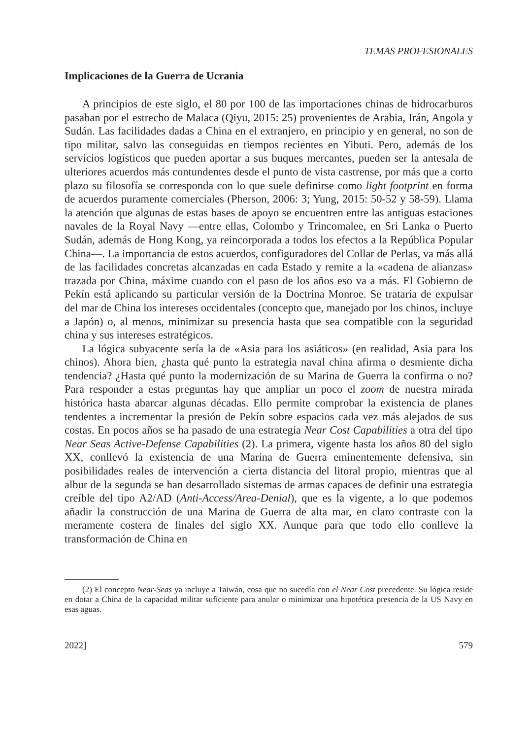TEMAS PROFESIONALES
Implicaciones de la Guerra de Ucrania
A principios de este siglo, el 80 por 100 de las importaciones chinas de hidrocarburos pasaban por el estrecho de Malaca (Qiyu, 2015: 25) provenientes de Arabia, Irán, Angola y Sudán. Las facilidades dadas a China en el extranjero, en principio y en general, no son de tipo militar, salvo las conseguidas en tiempos recientes en Yibuti. Pero, además de los servicios logísticos que pueden aportar a sus buques mercantes, pueden ser la antesala de ulteriores acuerdos más contundentes desde el punto de vista castrense, por más que a corto plazo su filosofía se corresponda con lo que suele definirse como light footprint en forma de acuerdos puramente comerciales (Pherson, 2006: 3; Yung, 2015: 50-52 y 58-59). Llama la atención que algunas de estas bases de apoyo se encuentren entre las antiguas estaciones navales de la Royal Navy —entre ellas, Colombo y Trincomalee, en Sri Lanka o Puerto Sudán, además de Hong Kong, ya reincorporada a todos los efectos a la República Popular China—. La importancia de estos acuerdos, configuradores del Collar de Perlas, va más allá de las facilidades concretas alcanzadas en cada Estado y remite a la «cadena de alianzas» trazada por China, máxime cuando con el paso de los años eso va a más. El Gobierno de Pekín está aplicando su particular versión de la Doctrina Monroe. Se trataría de expulsar del mar de China los intereses occidentales (concepto que, manejado por los chinos, incluye a Japón) o, al menos, minimizar su presencia hasta que sea compatible con la seguridad china y sus intereses estratégicos.
La lógica subyacente sería la de «Asia para los asiáticos» (en realidad, Asia para los chinos). Ahora bien, ¿hasta qué punto la estrategia naval china afirma o desmiente dicha tendencia? ¿Hasta qué punto la modernización de su Marina de Guerra la confirma o no? Para responder a estas preguntas hay que ampliar un poco el zoom de nuestra mirada histórica hasta abarcar algunas décadas. Ello permite comprobar la existencia de planes tendentes a incrementar la presión de Pekín sobre espacios cada vez más alejados de sus costas. En pocos años se ha pasado de una estrategia Near Cost Capabilities a otra del tipo Near Seas Active-Defense Capabilities (2). La primera, vigente hasta los años 80 del siglo XX, conllevó la existencia de una Marina de Guerra eminentemente defensiva, sin posibilidades reales de intervención a cierta distancia del litoral propio, mientras que al albur de la segunda se han desarrollado sistemas de armas capaces de definir una estrategia creíble del tipo A2/AD (Anti-Access/Area-Denial), que es la vigente, a lo que podemos añadir la construcción de una Marina de Guerra de alta mar, en claro contraste con la meramente costera de finales del siglo XX. Aunque para que todo ello conlleve la transformación de China en
(2) El concepto Near-Seas ya incluye a Taiwán, cosa que no sucedía con el Near Cost precedente. Su lógica reside en dotar a China de la capacidad militar suficiente para anular o minimizar una hipotética presencia de la US Navy en esas aguas.
2022] 579